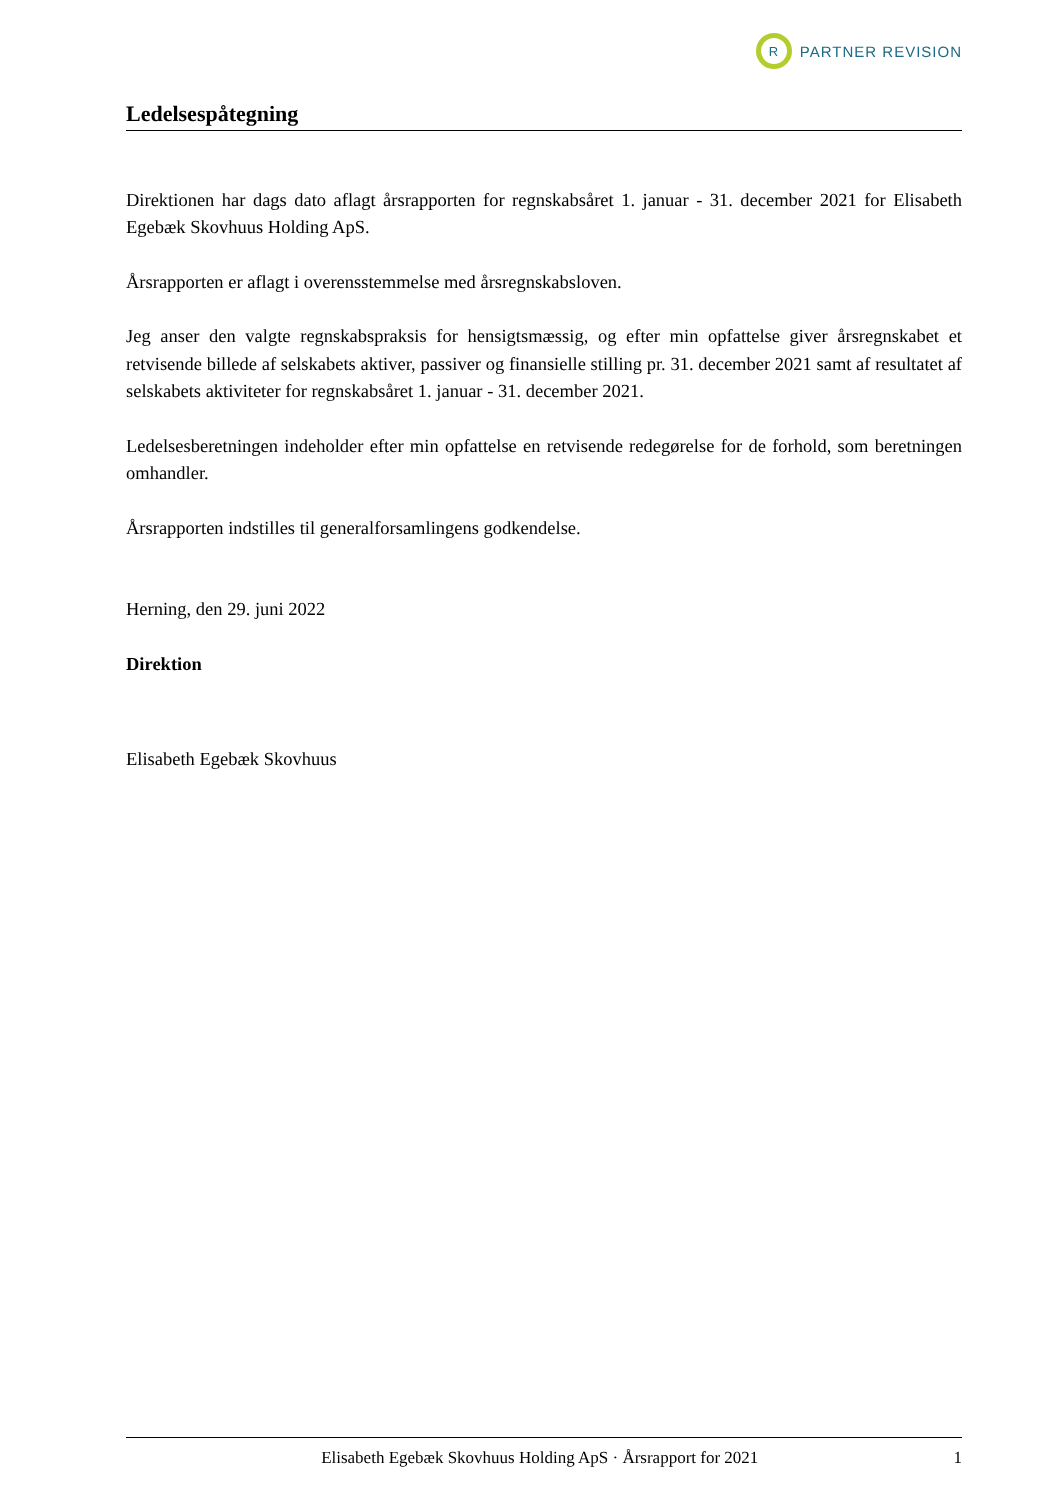R
PARTNER REVISION
Ledelsespåtegning
Direktionen har dags dato aflagt årsrapporten for regnskabsåret 1. januar - 31. december 2021 for Elisabeth Egebæk Skovhuus Holding ApS.
Årsrapporten er aflagt i overensstemmelse med årsregnskabsloven.
Jeg anser den valgte regnskabspraksis for hensigtsmæssig, og efter min opfattelse giver årsregnskabet et retvisende billede af selskabets aktiver, passiver og finansielle stilling pr. 31. december 2021 samt af resultatet af selskabets aktiviteter for regnskabsåret 1. januar - 31. december 2021.
Ledelsesberetningen indeholder efter min opfattelse en retvisende redegørelse for de forhold, som beretningen omhandler.
Årsrapporten indstilles til generalforsamlingens godkendelse.
Herning, den 29. juni 2022
Direktion
Elisabeth Egebæk Skovhuus
Elisabeth Egebæk Skovhuus Holding ApS · Årsrapport for 2021 1